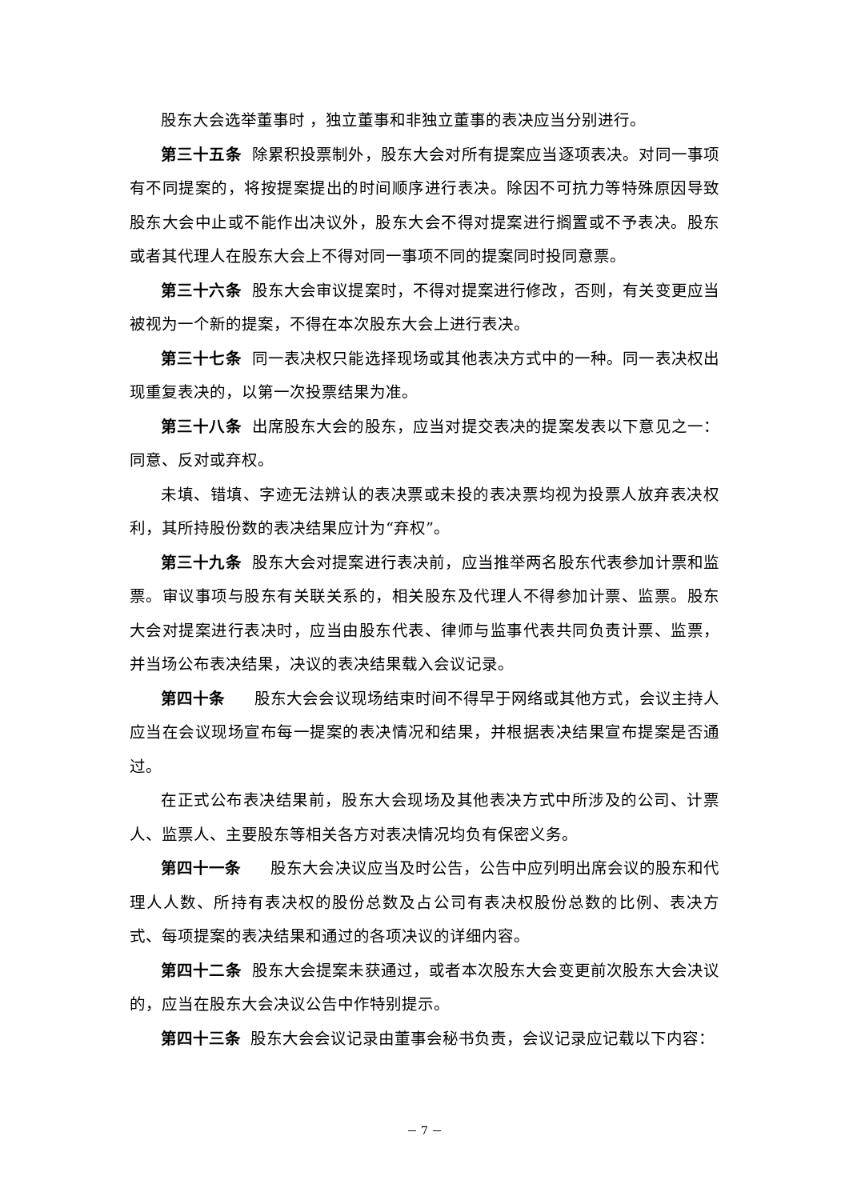股东大会选举董事时 ，独立董事和非独立董事的表决应当分别进行。
第三十五条 除累积投票制外，股东大会对所有提案应当逐项表决。对同一事项有不同提案的，将按提案提出的时间顺序进行表决。除因不可抗力等特殊原因导致股东大会中止或不能作出决议外，股东大会不得对提案进行搁置或不予表决。股东或者其代理人在股东大会上不得对同一事项不同的提案同时投同意票。
第三十六条 股东大会审议提案时，不得对提案进行修改，否则，有关变更应当被视为一个新的提案，不得在本次股东大会上进行表决。
第三十七条 同一表决权只能选择现场或其他表决方式中的一种。同一表决权出现重复表决的，以第一次投票结果为准。
第三十八条 出席股东大会的股东，应当对提交表决的提案发表以下意见之一：同意、反对或弃权。
未填、错填、字迹无法辨认的表决票或未投的表决票均视为投票人放弃表决权利，其所持股份数的表决结果应计为“弃权”。
第三十九条 股东大会对提案进行表决前，应当推举两名股东代表参加计票和监票。审议事项与股东有关联关系的，相关股东及代理人不得参加计票、监票。股东大会对提案进行表决时，应当由股东代表、律师与监事代表共同负责计票、监票，并当场公布表决结果，决议的表决结果载入会议记录。
第四十条 股东大会会议现场结束时间不得早于网络或其他方式，会议主持人应当在会议现场宣布每一提案的表决情况和结果，并根据表决结果宣布提案是否通过。
在正式公布表决结果前，股东大会现场及其他表决方式中所涉及的公司、计票人、监票人、主要股东等相关各方对表决情况均负有保密义务。
第四十一条 股东大会决议应当及时公告，公告中应列明出席会议的股东和代理人人数、所持有表决权的股份总数及占公司有表决权股份总数的比例、表决方式、每项提案的表决结果和通过的各项决议的详细内容。
第四十二条 股东大会提案未获通过，或者本次股东大会变更前次股东大会决议的，应当在股东大会决议公告中作特别提示。
第四十三条 股东大会会议记录由董事会秘书负责，会议记录应记载以下内容：
－ 7 －